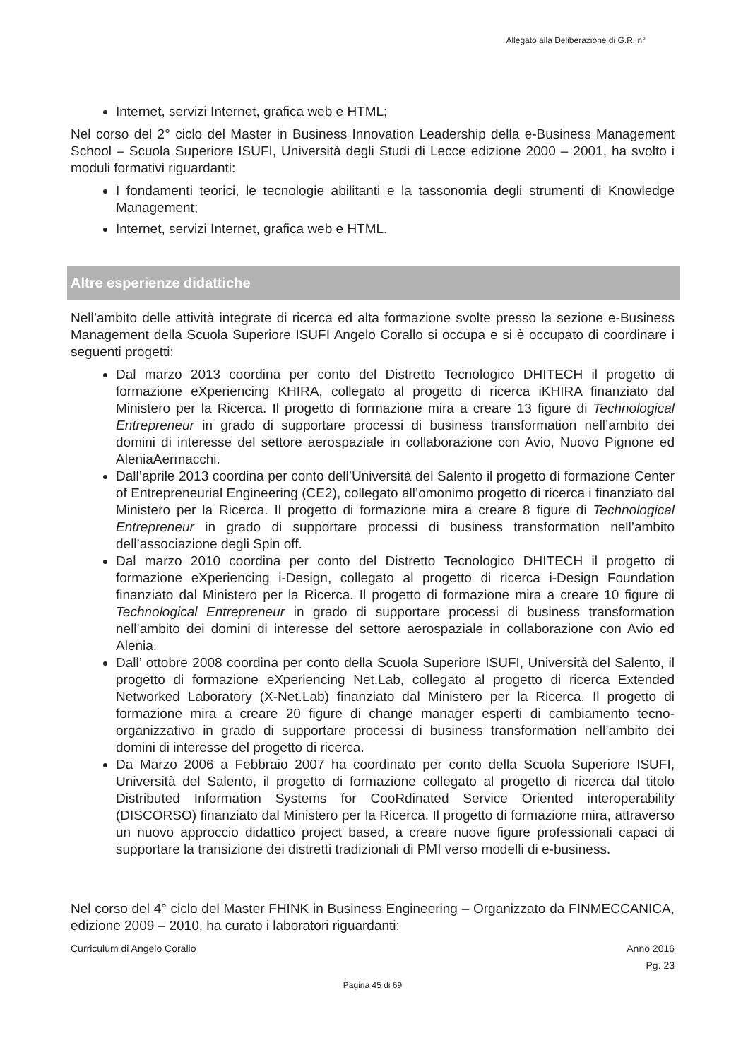Allegato alla Deliberazione di G.R. n°
Internet, servizi Internet, grafica web e HTML;
Nel corso del 2° ciclo del Master in Business Innovation Leadership della e-Business Management School – Scuola Superiore ISUFI, Università degli Studi di Lecce edizione 2000 – 2001, ha svolto i moduli formativi riguardanti:
I fondamenti teorici, le tecnologie abilitanti e la tassonomia degli strumenti di Knowledge Management;
Internet, servizi Internet, grafica web e HTML.
Altre esperienze didattiche
Nell’ambito delle attività integrate di ricerca ed alta formazione svolte presso la sezione e-Business Management della Scuola Superiore ISUFI Angelo Corallo si occupa e si è occupato di coordinare i seguenti progetti:
Dal marzo 2013 coordina per conto del Distretto Tecnologico DHITECH il progetto di formazione eXperiencing KHIRA, collegato al progetto di ricerca iKHIRA finanziato dal Ministero per la Ricerca. Il progetto di formazione mira a creare 13 figure di Technological Entrepreneur in grado di supportare processi di business transformation nell’ambito dei domini di interesse del settore aerospaziale in collaborazione con Avio, Nuovo Pignone ed AleniaAermacchi.
Dall’aprile 2013 coordina per conto dell’Università del Salento il progetto di formazione Center of Entrepreneurial Engineering (CE2), collegato all’omonimo progetto di ricerca i finanziato dal Ministero per la Ricerca. Il progetto di formazione mira a creare 8 figure di Technological Entrepreneur in grado di supportare processi di business transformation nell’ambito dell’associazione degli Spin off.
Dal marzo 2010 coordina per conto del Distretto Tecnologico DHITECH il progetto di formazione eXperiencing i-Design, collegato al progetto di ricerca i-Design Foundation finanziato dal Ministero per la Ricerca. Il progetto di formazione mira a creare 10 figure di Technological Entrepreneur in grado di supportare processi di business transformation nell’ambito dei domini di interesse del settore aerospaziale in collaborazione con Avio ed Alenia.
Dall’ ottobre 2008 coordina per conto della Scuola Superiore ISUFI, Università del Salento, il progetto di formazione eXperiencing Net.Lab, collegato al progetto di ricerca Extended Networked Laboratory (X-Net.Lab) finanziato dal Ministero per la Ricerca. Il progetto di formazione mira a creare 20 figure di change manager esperti di cambiamento tecno-organizzativo in grado di supportare processi di business transformation nell’ambito dei domini di interesse del progetto di ricerca.
Da Marzo 2006 a Febbraio 2007 ha coordinato per conto della Scuola Superiore ISUFI, Università del Salento, il progetto di formazione collegato al progetto di ricerca dal titolo Distributed Information Systems for CooRdinated Service Oriented interoperability (DISCORSO) finanziato dal Ministero per la Ricerca. Il progetto di formazione mira, attraverso un nuovo approccio didattico project based, a creare nuove figure professionali capaci di supportare la transizione dei distretti tradizionali di PMI verso modelli di e-business.
Nel corso del 4° ciclo del Master FHINK in Business Engineering – Organizzato da FINMECCANICA, edizione 2009 – 2010, ha curato i laboratori riguardanti:
Curriculum di Angelo Corallo Anno 2016
Pg. 23
Pagina 45 di 69